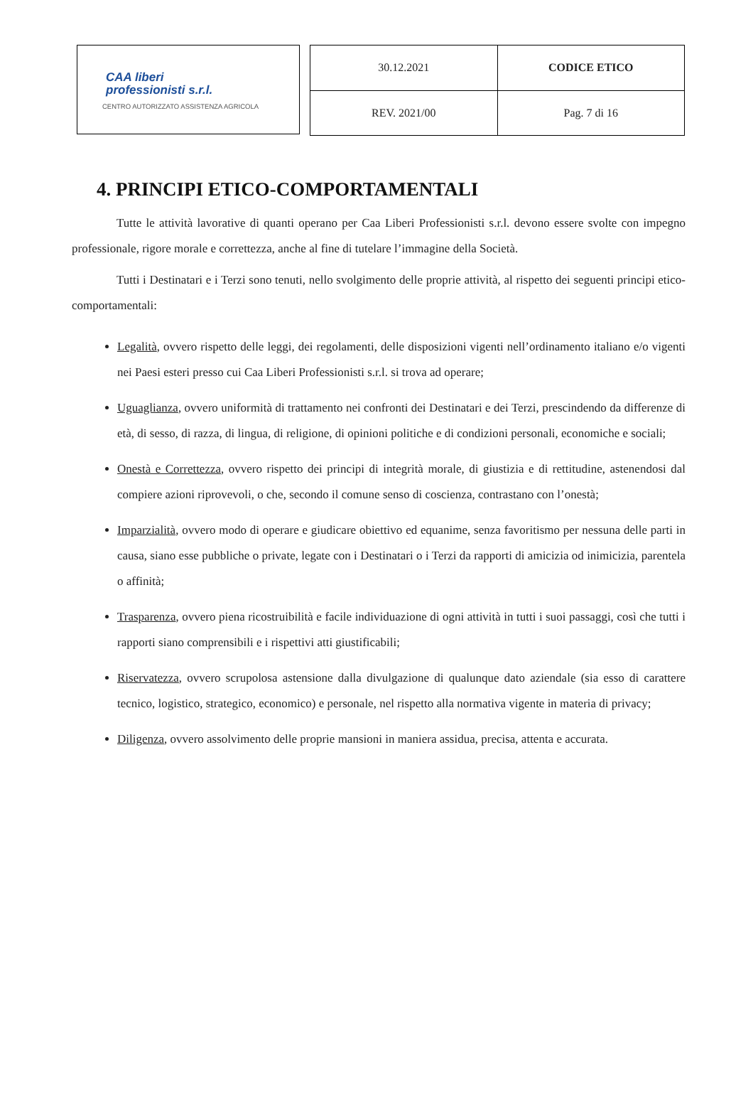CAA liberi
professionisti s.r.l.
CENTRO AUTORIZZATO ASSISTENZA AGRICOLA
| 30.12.2021 | CODICE ETICO |
| REV. 2021/00 | Pag. 7 di 16 |
4. PRINCIPI ETICO-COMPORTAMENTALI
Tutte le attività lavorative di quanti operano per Caa Liberi Professionisti s.r.l. devono essere svolte con impegno professionale, rigore morale e correttezza, anche al fine di tutelare l’immagine della Società.
Tutti i Destinatari e i Terzi sono tenuti, nello svolgimento delle proprie attività, al rispetto dei seguenti principi etico-comportamentali:
Legalità, ovvero rispetto delle leggi, dei regolamenti, delle disposizioni vigenti nell’ordinamento italiano e/o vigenti nei Paesi esteri presso cui Caa Liberi Professionisti s.r.l. si trova ad operare;
Uguaglianza, ovvero uniformità di trattamento nei confronti dei Destinatari e dei Terzi, prescindendo da differenze di età, di sesso, di razza, di lingua, di religione, di opinioni politiche e di condizioni personali, economiche e sociali;
Onestà e Correttezza, ovvero rispetto dei principi di integrità morale, di giustizia e di rettitudine, astenendosi dal compiere azioni riprovevoli, o che, secondo il comune senso di coscienza, contrastano con l’onestà;
Imparzialità, ovvero modo di operare e giudicare obiettivo ed equanime, senza favoritismo per nessuna delle parti in causa, siano esse pubbliche o private, legate con i Destinatari o i Terzi da rapporti di amicizia od inimicizia, parentela o affinità;
Trasparenza, ovvero piena ricostruibilità e facile individuazione di ogni attività in tutti i suoi passaggi, così che tutti i rapporti siano comprensibili e i rispettivi atti giustificabili;
Riservatezza, ovvero scrupolosa astensione dalla divulgazione di qualunque dato aziendale (sia esso di carattere tecnico, logistico, strategico, economico) e personale, nel rispetto alla normativa vigente in materia di privacy;
Diligenza, ovvero assolvimento delle proprie mansioni in maniera assidua, precisa, attenta e accurata.